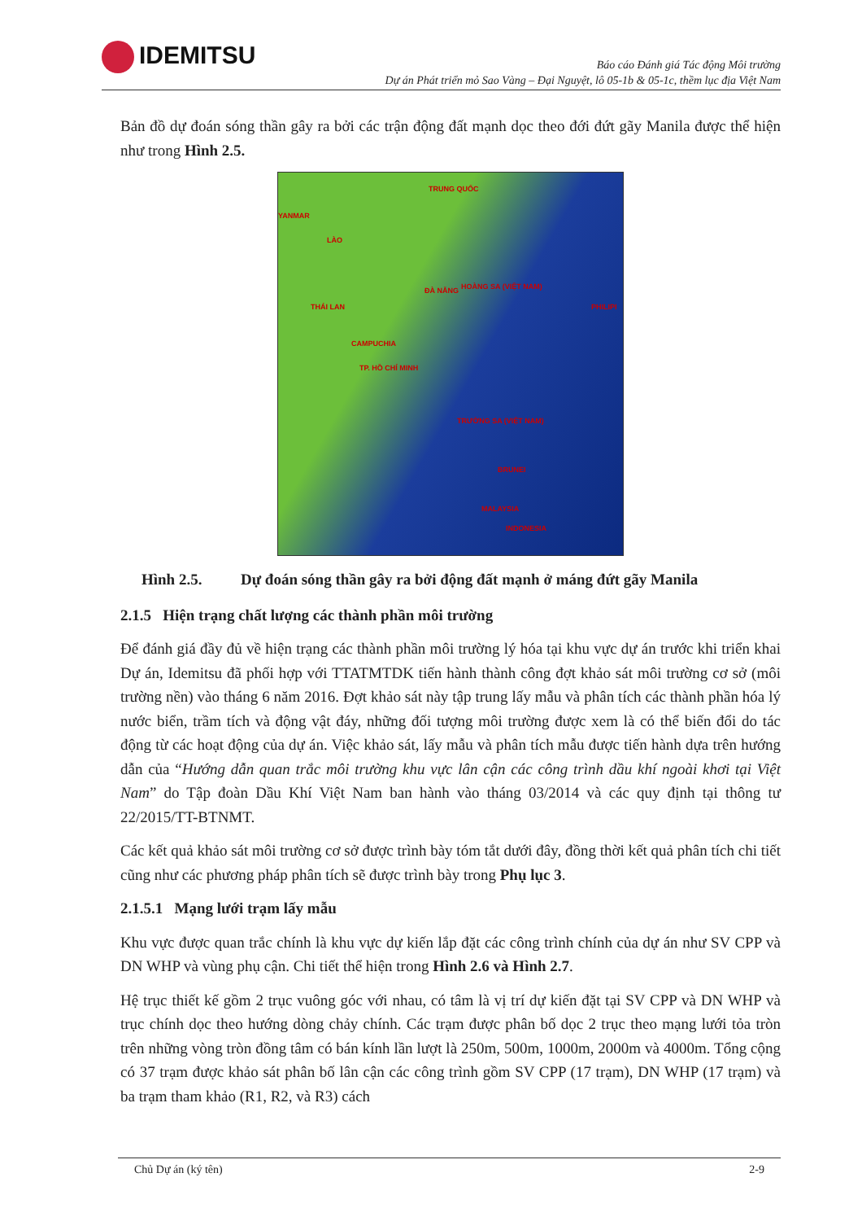IDEMITSU
Báo cáo Đánh giá Tác động Môi trường
Dự án Phát triển mỏ Sao Vàng – Đại Nguyệt, lô 05-1b & 05-1c, thềm lục địa Việt Nam
Bản đồ dự đoán sóng thần gây ra bởi các trận động đất mạnh dọc theo đới đứt gãy Manila được thể hiện như trong Hình 2.5.
TRUNG QUỐC
YANMAR
LÀO
THÁI LAN
CAMPUCHIA
TP. HỒ CHÍ MINH
ĐÀ NẴNG HOÀNG SA (VIỆT NAM)
TRƯỜNG SA (VIỆT NAM)
PHILIPI
BRUNEI
MALAYSIA
INDONESIA
Hình 2.5. Dự đoán sóng thần gây ra bởi động đất mạnh ở máng đứt gãy Manila
2.1.5 Hiện trạng chất lượng các thành phần môi trường
Để đánh giá đầy đủ về hiện trạng các thành phần môi trường lý hóa tại khu vực dự án trước khi triển khai Dự án, Idemitsu đã phối hợp với TTATMTDK tiến hành thành công đợt khảo sát môi trường cơ sở (môi trường nền) vào tháng 6 năm 2016. Đợt khảo sát này tập trung lấy mẫu và phân tích các thành phần hóa lý nước biển, trầm tích và động vật đáy, những đối tượng môi trường được xem là có thể biến đổi do tác động từ các hoạt động của dự án. Việc khảo sát, lấy mẫu và phân tích mẫu được tiến hành dựa trên hướng dẫn của “Hướng dẫn quan trắc môi trường khu vực lân cận các công trình dầu khí ngoài khơi tại Việt Nam” do Tập đoàn Dầu Khí Việt Nam ban hành vào tháng 03/2014 và các quy định tại thông tư 22/2015/TT-BTNMT.
Các kết quả khảo sát môi trường cơ sở được trình bày tóm tắt dưới đây, đồng thời kết quả phân tích chi tiết cũng như các phương pháp phân tích sẽ được trình bày trong Phụ lục 3.
2.1.5.1 Mạng lưới trạm lấy mẫu
Khu vực được quan trắc chính là khu vực dự kiến lắp đặt các công trình chính của dự án như SV CPP và DN WHP và vùng phụ cận. Chi tiết thể hiện trong Hình 2.6 và Hình 2.7.
Hệ trục thiết kế gồm 2 trục vuông góc với nhau, có tâm là vị trí dự kiến đặt tại SV CPP và DN WHP và trục chính dọc theo hướng dòng chảy chính. Các trạm được phân bố dọc 2 trục theo mạng lưới tỏa tròn trên những vòng tròn đồng tâm có bán kính lần lượt là 250m, 500m, 1000m, 2000m và 4000m. Tổng cộng có 37 trạm được khảo sát phân bố lân cận các công trình gồm SV CPP (17 trạm), DN WHP (17 trạm) và ba trạm tham khảo (R1, R2, và R3) cách
Chủ Dự án (ký tên) 2-9